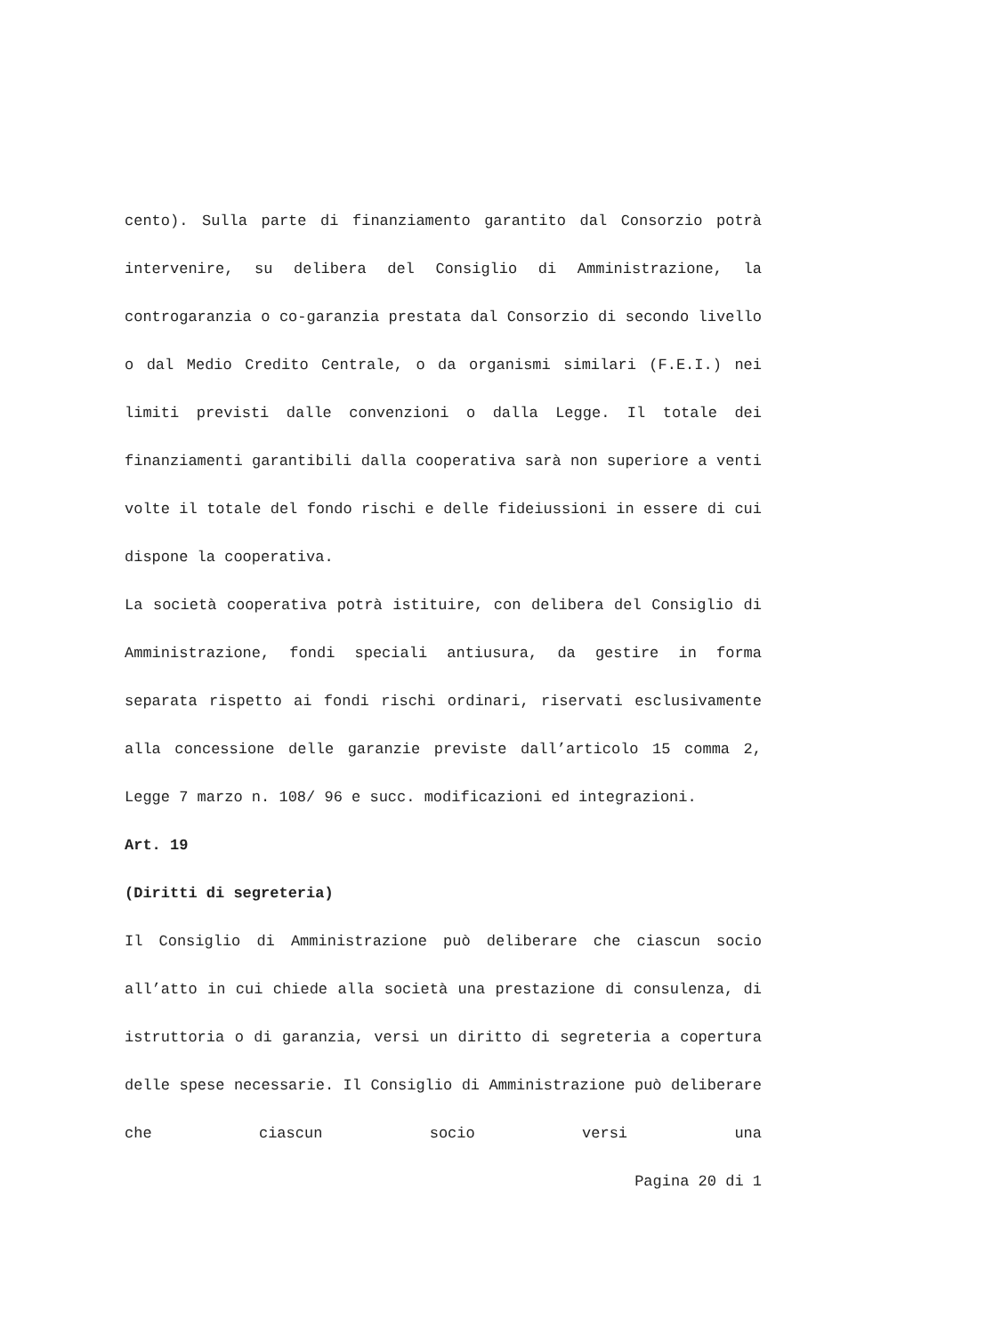cento). Sulla parte di finanziamento garantito dal Consorzio potrà intervenire, su delibera del Consiglio di Amministrazione, la controgaranzia o co-garanzia prestata dal Consorzio di secondo livello o dal Medio Credito Centrale, o da organismi similari (F.E.I.) nei limiti previsti dalle convenzioni o dalla Legge. Il totale dei finanziamenti garantibili dalla cooperativa sarà non superiore a venti volte il totale del fondo rischi e delle fideiussioni in essere di cui dispone la cooperativa.
La società cooperativa potrà istituire, con delibera del Consiglio di Amministrazione, fondi speciali antiusura, da gestire in forma separata rispetto ai fondi rischi ordinari, riservati esclusivamente alla concessione delle garanzie previste dall’articolo 15 comma 2, Legge 7 marzo n. 108/ 96 e succ. modificazioni ed integrazioni.
Art. 19
(Diritti di segreteria)
Il Consiglio di Amministrazione può deliberare che ciascun socio all’atto in cui chiede alla società una prestazione di consulenza, di istruttoria o di garanzia, versi un diritto di segreteria a copertura delle spese necessarie. Il Consiglio di Amministrazione può deliberare che ciascun socio versi una
Pagina 20 di 1